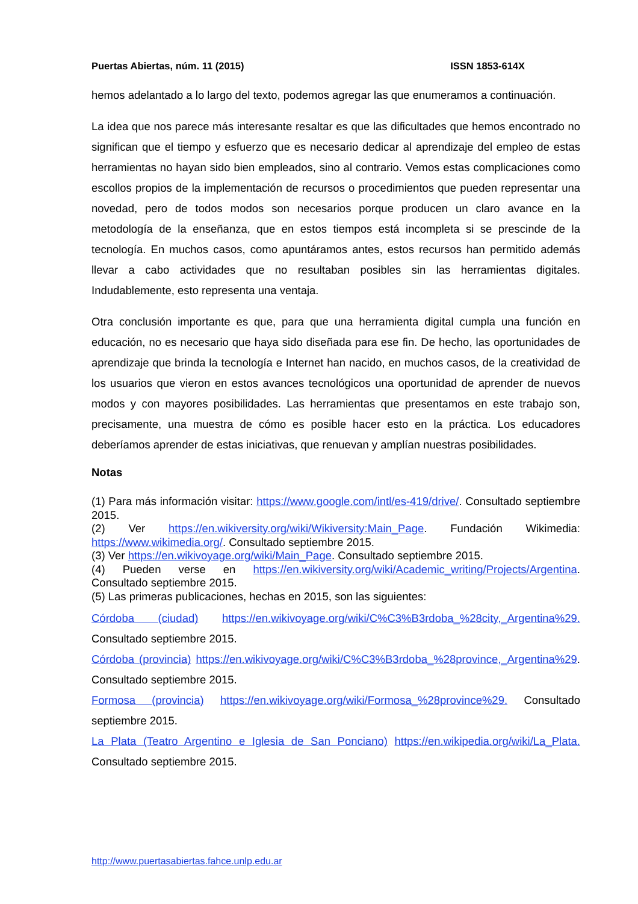Puertas Abiertas, núm. 11 (2015) ISSN 1853-614X
hemos adelantado a lo largo del texto, podemos agregar las que enumeramos a continuación.
La idea que nos parece más interesante resaltar es que las dificultades que hemos encontrado no significan que el tiempo y esfuerzo que es necesario dedicar al aprendizaje del empleo de estas herramientas no hayan sido bien empleados, sino al contrario. Vemos estas complicaciones como escollos propios de la implementación de recursos o procedimientos que pueden representar una novedad, pero de todos modos son necesarios porque producen un claro avance en la metodología de la enseñanza, que en estos tiempos está incompleta si se prescinde de la tecnología. En muchos casos, como apuntáramos antes, estos recursos han permitido además llevar a cabo actividades que no resultaban posibles sin las herramientas digitales. Indudablemente, esto representa una ventaja.
Otra conclusión importante es que, para que una herramienta digital cumpla una función en educación, no es necesario que haya sido diseñada para ese fin. De hecho, las oportunidades de aprendizaje que brinda la tecnología e Internet han nacido, en muchos casos, de la creatividad de los usuarios que vieron en estos avances tecnológicos una oportunidad de aprender de nuevos modos y con mayores posibilidades. Las herramientas que presentamos en este trabajo son, precisamente, una muestra de cómo es posible hacer esto en la práctica. Los educadores deberíamos aprender de estas iniciativas, que renuevan y amplían nuestras posibilidades.
Notas
(1) Para más información visitar: https://www.google.com/intl/es-419/drive/. Consultado septiembre 2015.
(2) Ver https://en.wikiversity.org/wiki/Wikiversity:Main_Page. Fundación Wikimedia: https://www.wikimedia.org/. Consultado septiembre 2015.
(3) Ver https://en.wikivoyage.org/wiki/Main_Page. Consultado septiembre 2015.
(4) Pueden verse en https://en.wikiversity.org/wiki/Academic_writing/Projects/Argentina. Consultado septiembre 2015.
(5) Las primeras publicaciones, hechas en 2015, son las siguientes:
Córdoba (ciudad) https://en.wikivoyage.org/wiki/C%C3%B3rdoba_%28city,_Argentina%29. Consultado septiembre 2015.
Córdoba (provincia) https://en.wikivoyage.org/wiki/C%C3%B3rdoba_%28province,_Argentina%29. Consultado septiembre 2015.
Formosa (provincia) https://en.wikivoyage.org/wiki/Formosa_%28province%29. Consultado septiembre 2015.
La Plata (Teatro Argentino e Iglesia de San Ponciano) https://en.wikipedia.org/wiki/La_Plata. Consultado septiembre 2015.
http://www.puertasabiertas.fahce.unlp.edu.ar